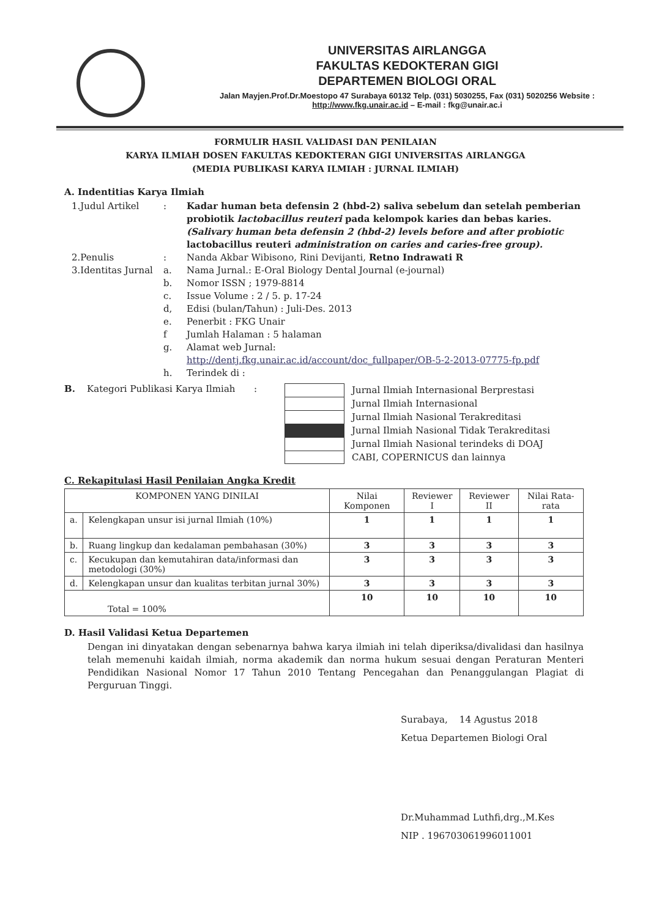UNIVERSITAS AIRLANGGA
FAKULTAS KEDOKTERAN GIGI
DEPARTEMEN BIOLOGI ORAL
Jalan Mayjen.Prof.Dr.Moestopo 47 Surabaya 60132 Telp. (031) 5030255, Fax (031) 5020256 Website : http://www.fkg.unair.ac.id – E-mail : fkg@unair.ac.i
FORMULIR HASIL VALIDASI DAN PENILAIAN
KARYA ILMIAH DOSEN FAKULTAS KEDOKTERAN GIGI UNIVERSITAS AIRLANGGA
(MEDIA PUBLIKASI KARYA ILMIAH : JURNAL ILMIAH)
A. Indentitias Karya Ilmiah
1.Judul Artikel : Kadar human beta defensin 2 (hbd-2) saliva sebelum dan setelah pemberian probiotik lactobacillus reuteri pada kelompok karies dan bebas karies. (Salivary human beta defensin 2 (hbd-2) levels before and after probiotic lactobacillus reuteri administration on caries and caries-free group).
2.Penulis : Nanda Akbar Wibisono, Rini Devijanti, Retno Indrawati R
3.Identitas Jurnal
a. Nama Jurnal.: E-Oral Biology Dental Journal (e-journal)
b. Nomor ISSN ; 1979-8814
c. Issue Volume : 2 / 5. p. 17-24
d, Edisi (bulan/Tahun) : Juli-Des. 2013
e. Penerbit : FKG Unair
f Jumlah Halaman : 5 halaman
g. Alamat web Jurnal:
http://dentj.fkg.unair.ac.id/account/doc_fullpaper/OB-5-2-2013-07775-fp.pdf
h. Terindek di :
B. Kategori Publikasi Karya Ilmiah
:
Jurnal Ilmiah Internasional Berprestasi
Jurnal Ilmiah Internasional
Jurnal Ilmiah Nasional Terakreditasi
Jurnal Ilmiah Nasional Tidak Terakreditasi
Jurnal Ilmiah Nasional terindeks di DOAJ
CABI, COPERNICUS dan lainnya
C. Rekapitulasi Hasil Penilaian Angka Kredit
| KOMPONEN YANG DINILAI | | Nilai Komponen | Reviewer I | Reviewer II | Nilai Rata-rata |
| --- | --- | --- | --- | --- | --- |
| a. | Kelengkapan unsur isi jurnal Ilmiah (10%) | 1 | 1 | 1 | 1 |
| b. | Ruang lingkup dan kedalaman pembahasan (30%) | 3 | 3 | 3 | 3 |
| c. | Kecukupan dan kemutahiran data/informasi dan metodologi (30%) | 3 | 3 | 3 | 3 |
| d. | Kelengkapan unsur dan kualitas terbitan jurnal 30%) | 3 | 3 | 3 | 3 |
| Total = 100% | | 10 | 10 | 10 | 10 |
D. Hasil Validasi Ketua Departemen
Dengan ini dinyatakan dengan sebenarnya bahwa karya ilmiah ini telah diperiksa/divalidasi dan hasilnya telah memenuhi kaidah ilmiah, norma akademik dan norma hukum sesuai dengan Peraturan Menteri Pendidikan Nasional Nomor 17 Tahun 2010 Tentang Pencegahan dan Penanggulangan Plagiat di Perguruan Tinggi.
Surabaya, 14 Agustus 2018
Ketua Departemen Biologi Oral
Dr.Muhammad Luthfi,drg.,M.Kes
NIP . 196703061996011001